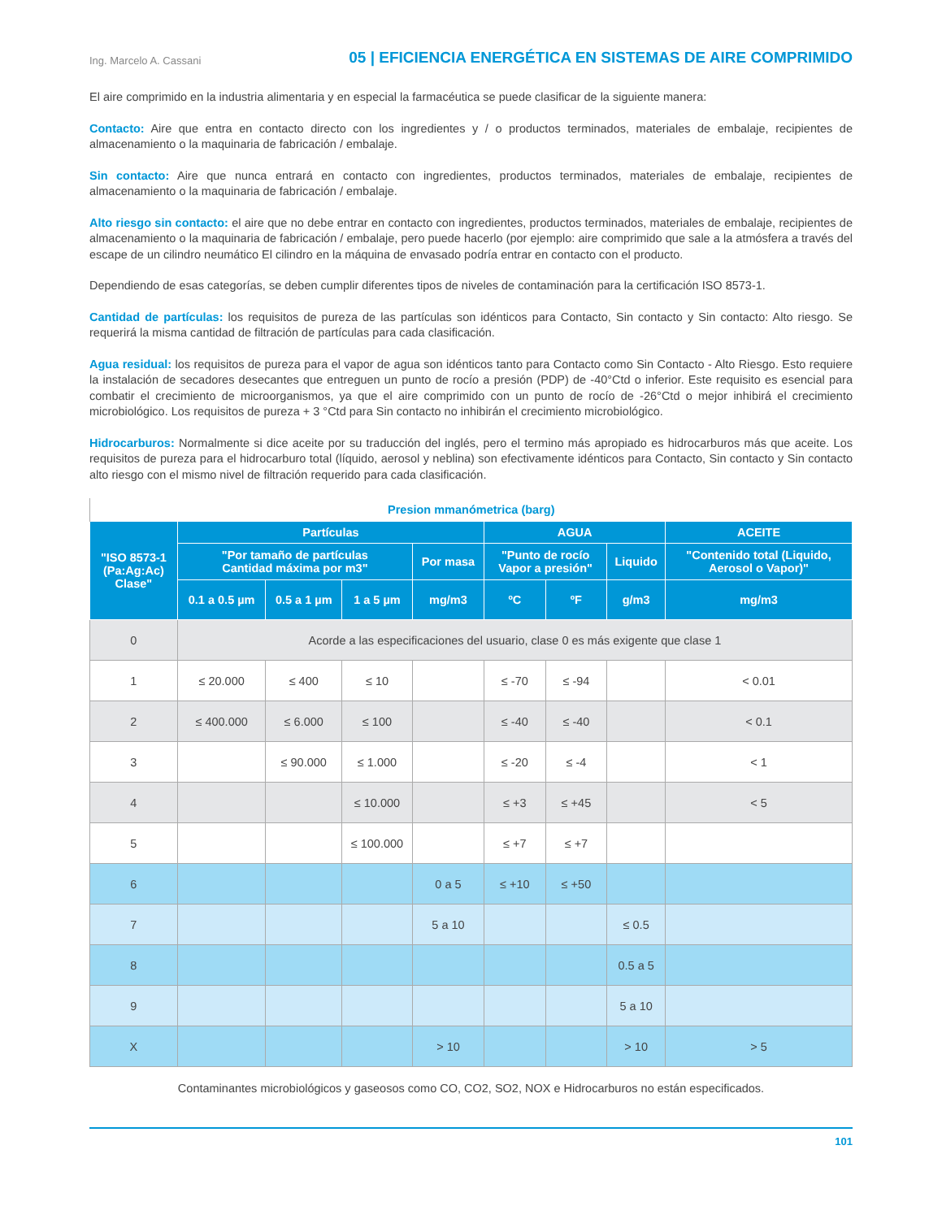Ing. Marcelo A. Cassani 05 | EFICIENCIA ENERGÉTICA EN SISTEMAS DE AIRE COMPRIMIDO
El aire comprimido en la industria alimentaria y en especial la farmacéutica se puede clasificar de la siguiente manera:
Contacto: Aire que entra en contacto directo con los ingredientes y / o productos terminados, materiales de embalaje, recipientes de almacenamiento o la maquinaria de fabricación / embalaje.
Sin contacto: Aire que nunca entrará en contacto con ingredientes, productos terminados, materiales de embalaje, recipientes de almacenamiento o la maquinaria de fabricación / embalaje.
Alto riesgo sin contacto: el aire que no debe entrar en contacto con ingredientes, productos terminados, materiales de embalaje, recipientes de almacenamiento o la maquinaria de fabricación / embalaje, pero puede hacerlo (por ejemplo: aire comprimido que sale a la atmósfera a través del escape de un cilindro neumático El cilindro en la máquina de envasado podría entrar en contacto con el producto.
Dependiendo de esas categorías, se deben cumplir diferentes tipos de niveles de contaminación para la certificación ISO 8573-1.
Cantidad de partículas: los requisitos de pureza de las partículas son idénticos para Contacto, Sin contacto y Sin contacto: Alto riesgo. Se requerirá la misma cantidad de filtración de partículas para cada clasificación.
Agua residual: los requisitos de pureza para el vapor de agua son idénticos tanto para Contacto como Sin Contacto - Alto Riesgo. Esto requiere la instalación de secadores desecantes que entreguen un punto de rocío a presión (PDP) de -40°Ctd o inferior. Este requisito es esencial para combatir el crecimiento de microorganismos, ya que el aire comprimido con un punto de rocío de -26°Ctd o mejor inhibirá el crecimiento microbiológico. Los requisitos de pureza + 3 °Ctd para Sin contacto no inhibirán el crecimiento microbiológico.
Hidrocarburos: Normalmente si dice aceite por su traducción del inglés, pero el termino más apropiado es hidrocarburos más que aceite. Los requisitos de pureza para el hidrocarburo total (líquido, aerosol y neblina) son efectivamente idénticos para Contacto, Sin contacto y Sin contacto alto riesgo con el mismo nivel de filtración requerido para cada clasificación.
| Presion mmanómetrica (barg) | | | | | | | | |
| "ISO 8573-1 (Pa:Ag:Ac) Clase" | Partículas | | | | AGUA | | | ACEITE |
| | "Por tamaño de partículas Cantidad máxima por m3" | | | Por masa | "Punto de rocío Vapor a presión" | | Liquido | "Contenido total (Liquido, Aerosol o Vapor)" |
| | 0.1 a 0.5 µm | 0.5 a 1 µm | 1 a 5 µm | mg/m3 | ºC | ºF | g/m3 | mg/m3 |
| 0 | Acorde a las especificaciones del usuario, clase 0 es más exigente que clase 1 | | | | | | | |
| 1 | ≤ 20.000 | ≤ 400 | ≤ 10 | | ≤ -70 | ≤ -94 | | < 0.01 |
| 2 | ≤ 400.000 | ≤ 6.000 | ≤ 100 | | ≤ -40 | ≤ -40 | | < 0.1 |
| 3 | | ≤ 90.000 | ≤ 1.000 | | ≤ -20 | ≤ -4 | | < 1 |
| 4 | | | ≤ 10.000 | | ≤ +3 | ≤ +45 | | < 5 |
| 5 | | | ≤ 100.000 | | ≤ +7 | ≤ +7 | | |
| 6 | | | | 0 a 5 | ≤ +10 | ≤ +50 | | |
| 7 | | | | 5 a 10 | | | ≤ 0.5 | |
| 8 | | | | | | | 0.5 a 5 | |
| 9 | | | | | | | 5 a 10 | |
| X | | | | > 10 | | | > 10 | > 5 |
Contaminantes microbiológicos y gaseosos como CO, CO2, SO2, NOX e Hidrocarburos no están especificados.
101